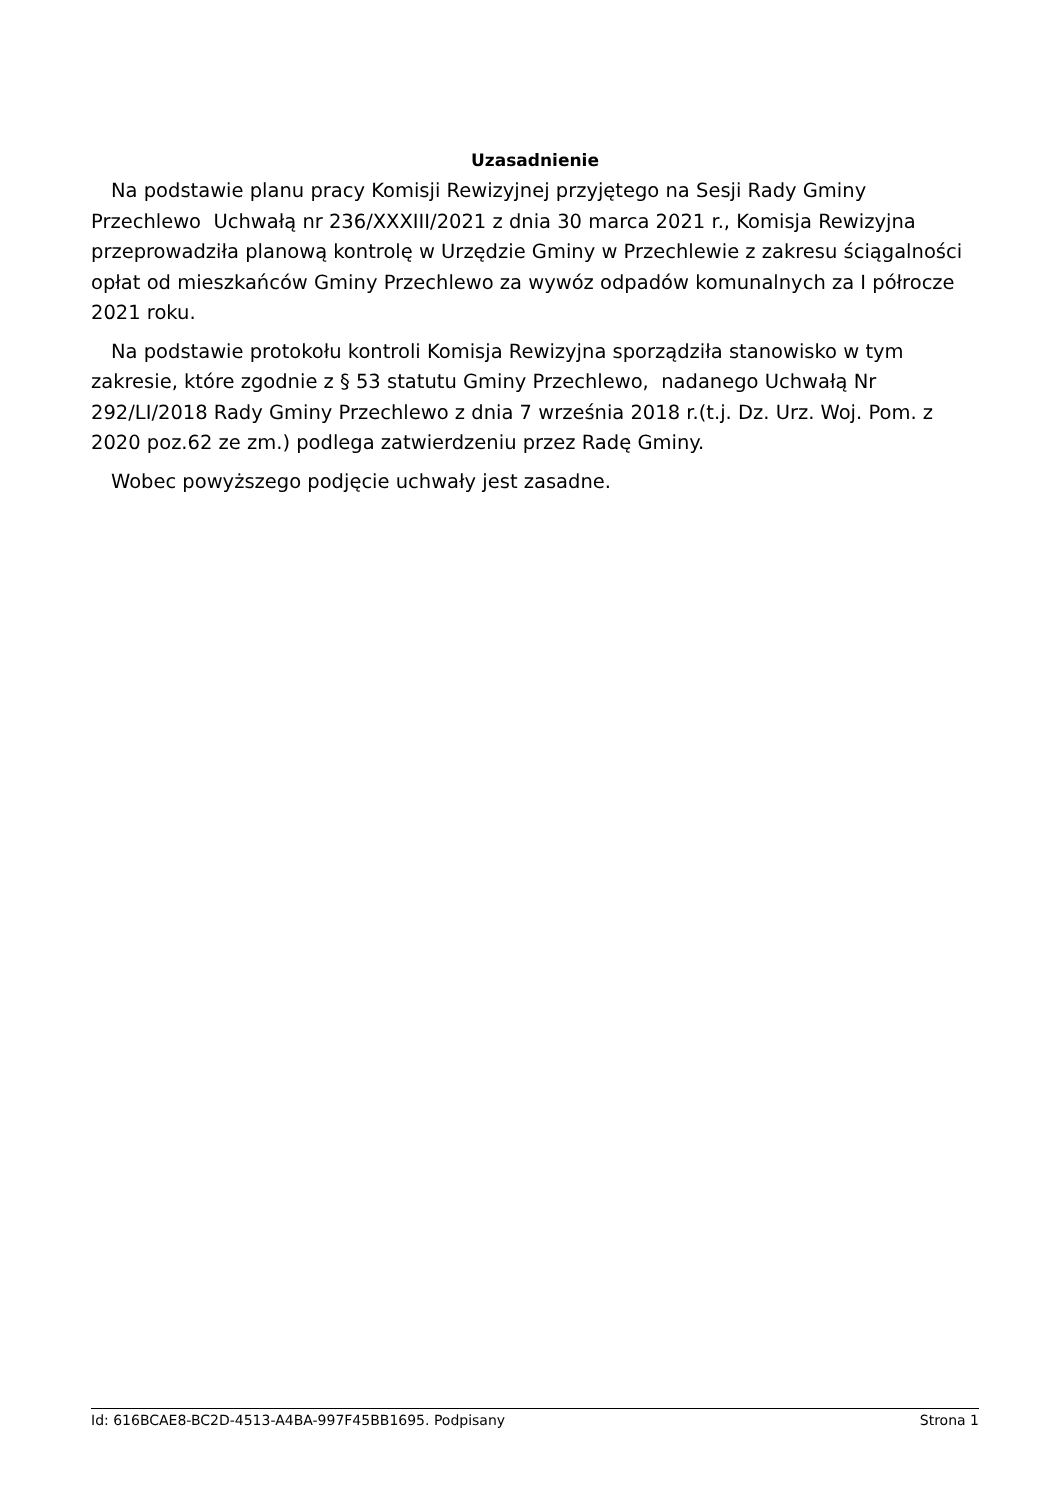Uzasadnienie
Na podstawie planu pracy Komisji Rewizyjnej przyjętego na Sesji Rady Gminy Przechlewo Uchwałą nr 236/XXXIII/2021 z dnia 30 marca 2021 r., Komisja Rewizyjna przeprowadziła planową kontrolę w Urzędzie Gminy w Przechlewie z zakresu ściągalności opłat od mieszkańców Gminy Przechlewo za wywóz odpadów komunalnych za I półrocze 2021 roku.
Na podstawie protokołu kontroli Komisja Rewizyjna sporządziła stanowisko w tym zakresie, które zgodnie z § 53 statutu Gminy Przechlewo, nadanego Uchwałą Nr 292/LI/2018 Rady Gminy Przechlewo z dnia 7 września 2018 r.(t.j. Dz. Urz. Woj. Pom. z 2020 poz.62 ze zm.) podlega zatwierdzeniu przez Radę Gminy.
Wobec powyższego podjęcie uchwały jest zasadne.
Id: 616BCAE8-BC2D-4513-A4BA-997F45BB1695. Podpisany Strona 1